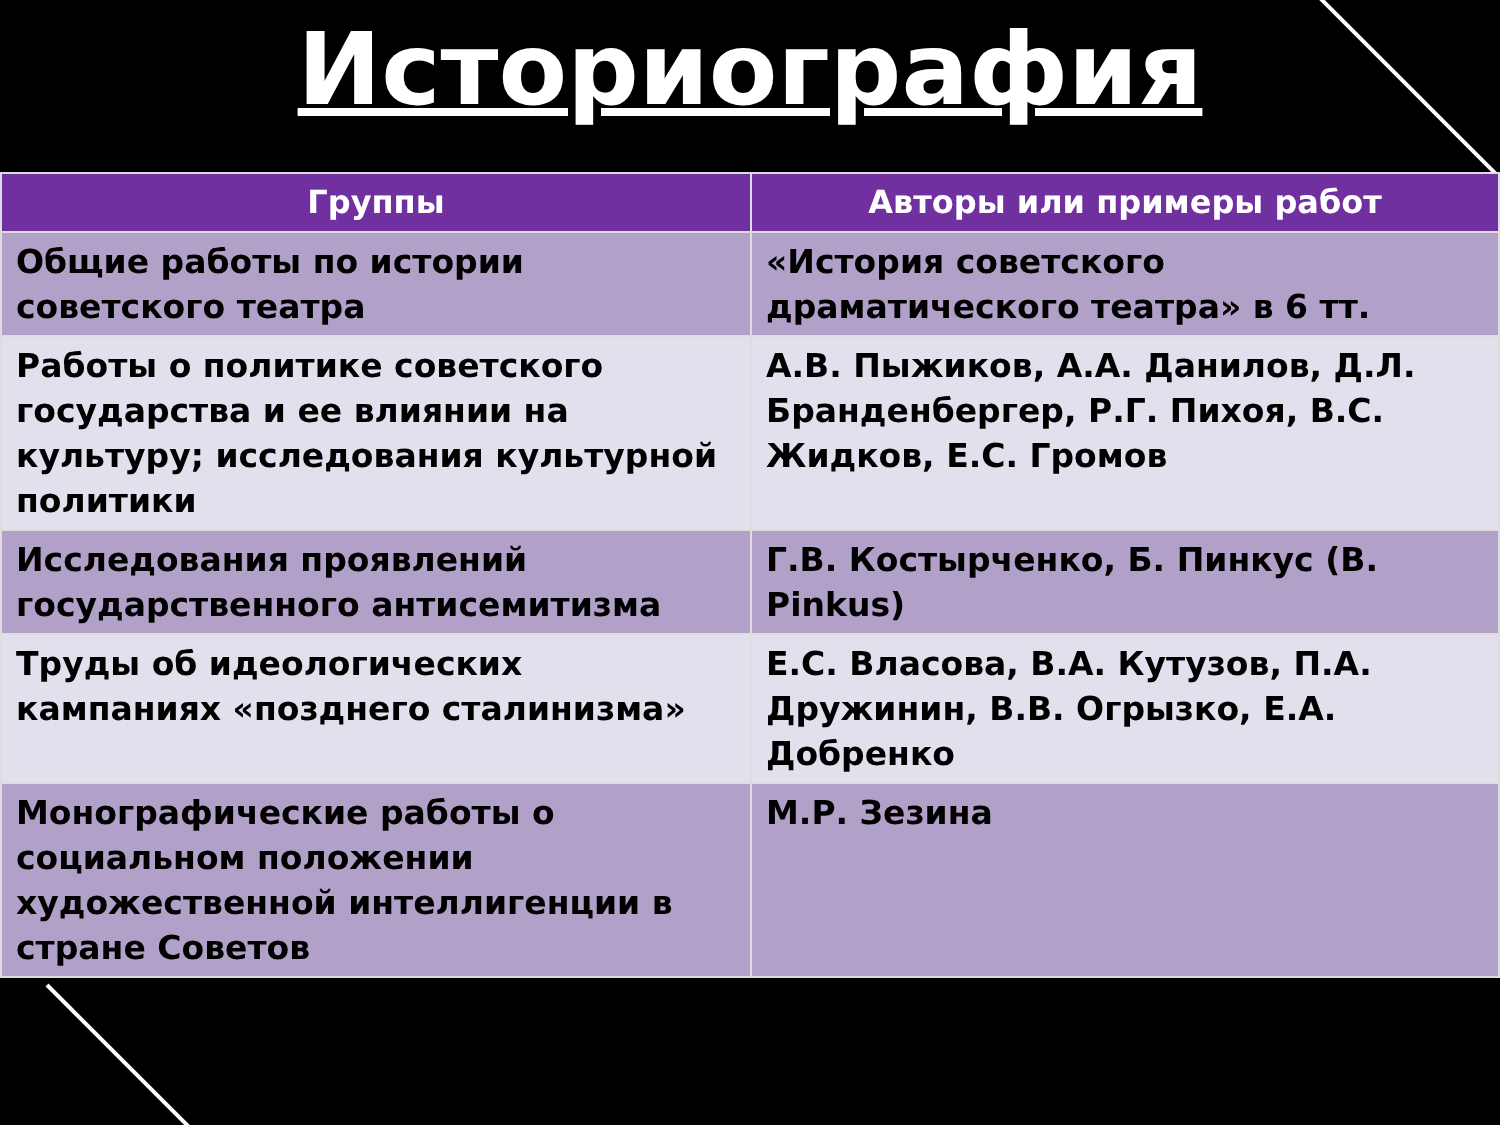Историография
| Группы | Авторы или примеры работ |
| --- | --- |
| Общие работы по истории советского театра | «История советского драматического театра» в 6 тт. |
| Работы о политике советского государства и ее влиянии на культуру; исследования культурной политики | А.В. Пыжиков, А.А. Данилов, Д.Л. Бранденбергер, Р.Г. Пихоя, В.С. Жидков, Е.С. Громов |
| Исследования проявлений государственного антисемитизма | Г.В. Костырченко, Б. Пинкус (B. Pinkus) |
| Труды об идеологических кампаниях «позднего сталинизма» | Е.С. Власова, В.А. Кутузов, П.А. Дружинин, В.В. Огрызко, Е.А. Добренко |
| Монографические работы о социальном положении художественной интеллигенции в стране Советов | М.Р. Зезина |